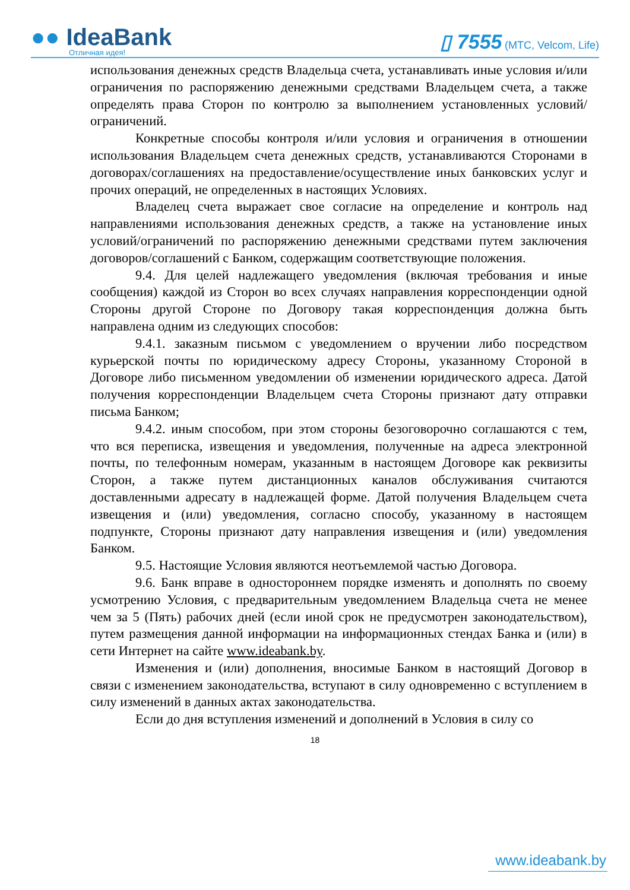●● IdeaBank
Отличная идея!
▯ 7555 (МТС, Velcom, Life)
использования денежных средств Владельца счета, устанавливать иные условия и/или ограничения по распоряжению денежными средствами Владельцем счета, а также определять права Сторон по контролю за выполнением установленных условий/ограничений.
Конкретные способы контроля и/или условия и ограничения в отношении использования Владельцем счета денежных средств, устанавливаются Сторонами в договорах/соглашениях на предоставление/осуществление иных банковских услуг и прочих операций, не определенных в настоящих Условиях.
Владелец счета выражает свое согласие на определение и контроль над направлениями использования денежных средств, а также на установление иных условий/ограничений по распоряжению денежными средствами путем заключения договоров/соглашений с Банком, содержащим соответствующие положения.
9.4. Для целей надлежащего уведомления (включая требования и иные сообщения) каждой из Сторон во всех случаях направления корреспонденции одной Стороны другой Стороне по Договору такая корреспонденция должна быть направлена одним из следующих способов:
9.4.1. заказным письмом с уведомлением о вручении либо посредством курьерской почты по юридическому адресу Стороны, указанному Стороной в Договоре либо письменном уведомлении об изменении юридического адреса. Датой получения корреспонденции Владельцем счета Стороны признают дату отправки письма Банком;
9.4.2. иным способом, при этом стороны безоговорочно соглашаются с тем, что вся переписка, извещения и уведомления, полученные на адреса электронной почты, по телефонным номерам, указанным в настоящем Договоре как реквизиты Сторон, а также путем дистанционных каналов обслуживания считаются доставленными адресату в надлежащей форме. Датой получения Владельцем счета извещения и (или) уведомления, согласно способу, указанному в настоящем подпункте, Стороны признают дату направления извещения и (или) уведомления Банком.
9.5. Настоящие Условия являются неотъемлемой частью Договора.
9.6. Банк вправе в одностороннем порядке изменять и дополнять по своему усмотрению Условия, с предварительным уведомлением Владельца счета не менее чем за 5 (Пять) рабочих дней (если иной срок не предусмотрен законодательством), путем размещения данной информации на информационных стендах Банка и (или) в сети Интернет на сайте www.ideabank.by.
Изменения и (или) дополнения, вносимые Банком в настоящий Договор в связи с изменением законодательства, вступают в силу одновременно с вступлением в силу изменений в данных актах законодательства.
Если до дня вступления изменений и дополнений в Условия в силу со
18
www.ideabank.by